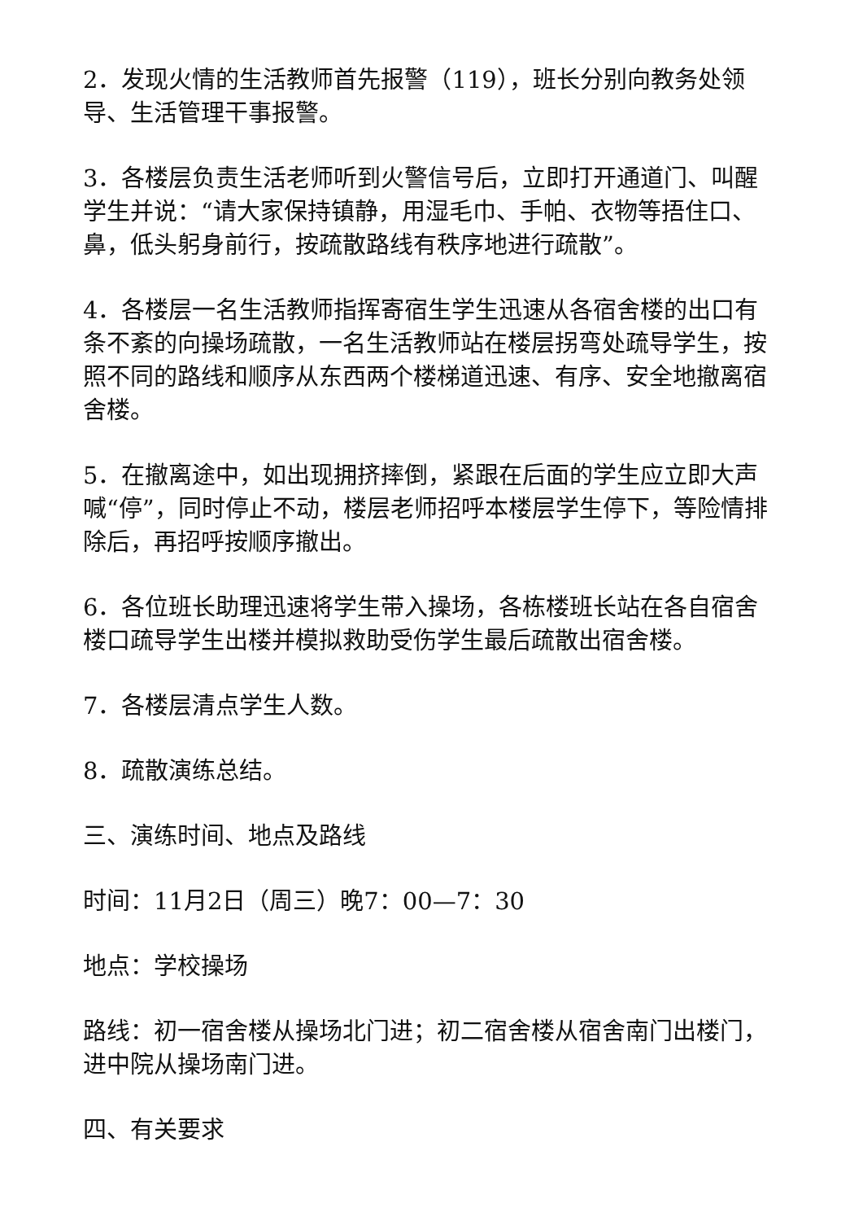2．发现火情的生活教师首先报警（119），班长分别向教务处领导、生活管理干事报警。
3．各楼层负责生活老师听到火警信号后，立即打开通道门、叫醒学生并说：“请大家保持镇静，用湿毛巾、手帕、衣物等捂住口、鼻，低头躬身前行，按疏散路线有秩序地进行疏散”。
4．各楼层一名生活教师指挥寄宿生学生迅速从各宿舍楼的出口有条不紊的向操场疏散，一名生活教师站在楼层拐弯处疏导学生，按照不同的路线和顺序从东西两个楼梯道迅速、有序、安全地撤离宿舍楼。
5．在撤离途中，如出现拥挤摔倒，紧跟在后面的学生应立即大声喊“停”，同时停止不动，楼层老师招呼本楼层学生停下，等险情排除后，再招呼按顺序撤出。
6．各位班长助理迅速将学生带入操场，各栋楼班长站在各自宿舍楼口疏导学生出楼并模拟救助受伤学生最后疏散出宿舍楼。
7．各楼层清点学生人数。
8．疏散演练总结。
三、演练时间、地点及路线
时间：11月2日（周三）晚7：00—7：30
地点：学校操场
路线：初一宿舍楼从操场北门进；初二宿舍楼从宿舍南门出楼门，进中院从操场南门进。
四、有关要求